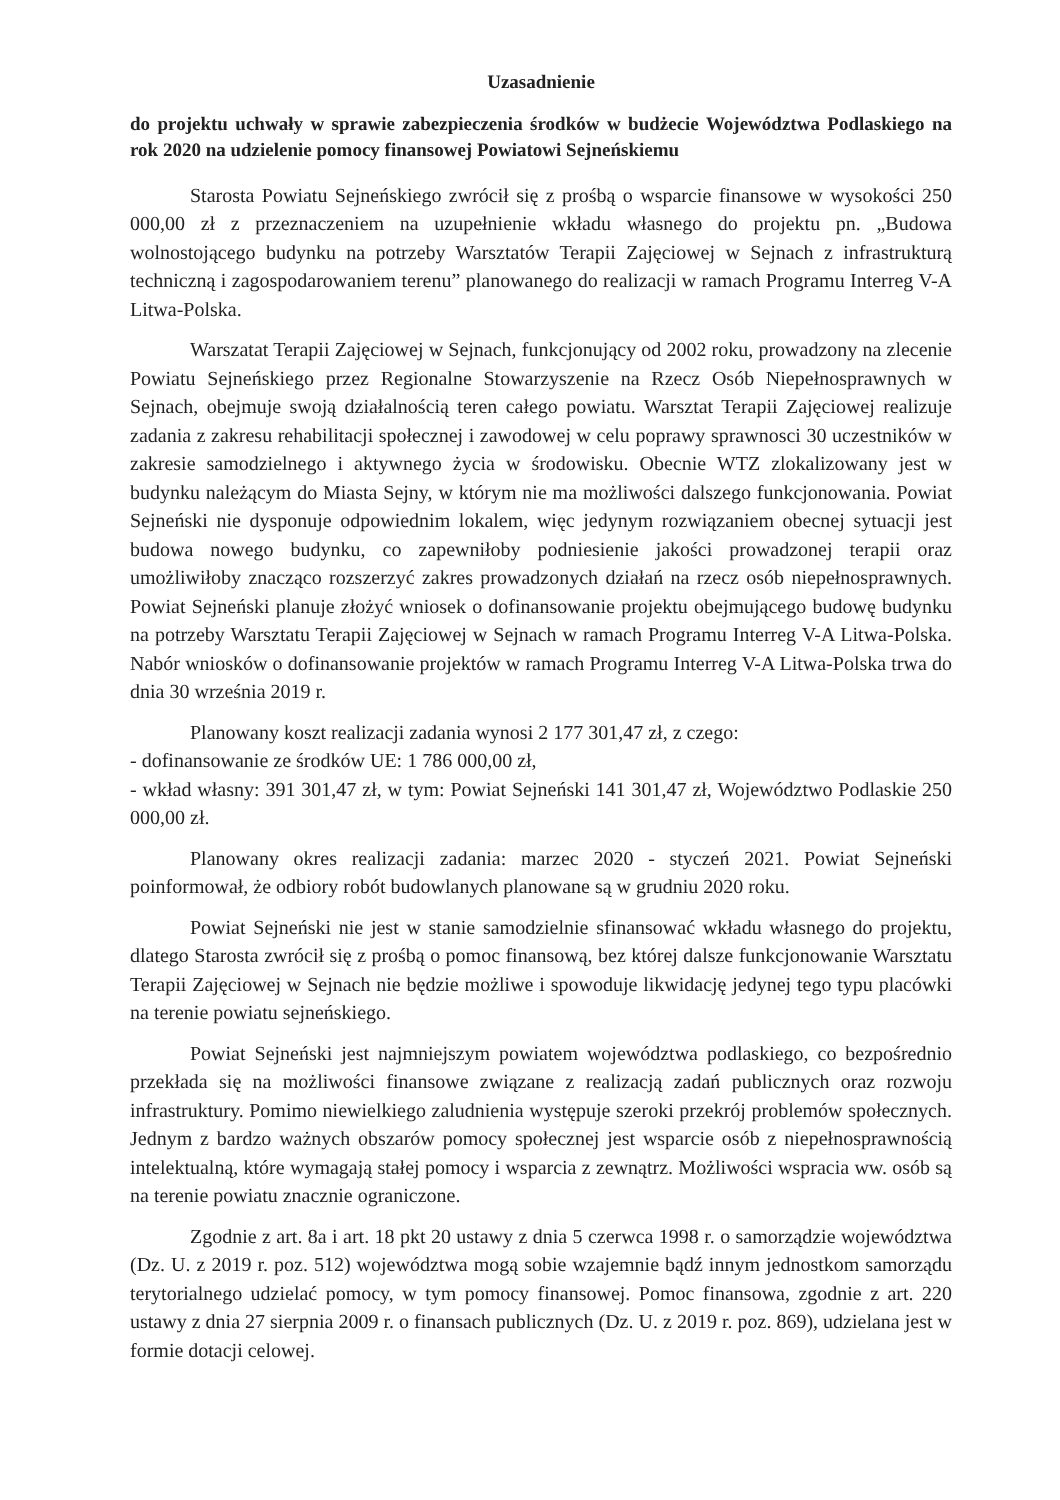Uzasadnienie
do projektu uchwały w sprawie zabezpieczenia środków w budżecie Województwa Podlaskiego na rok 2020 na udzielenie pomocy finansowej Powiatowi Sejneńskiemu
Starosta Powiatu Sejneńskiego zwrócił się z prośbą o wsparcie finansowe w wysokości 250 000,00 zł z przeznaczeniem na uzupełnienie wkładu własnego do projektu pn. „Budowa wolnostojącego budynku na potrzeby Warsztatów Terapii Zajęciowej w Sejnach z infrastrukturą techniczną i zagospodarowaniem terenu” planowanego do realizacji w ramach Programu Interreg V-A Litwa-Polska.
Warszatat Terapii Zajęciowej w Sejnach, funkcjonujący od 2002 roku, prowadzony na zlecenie Powiatu Sejneńskiego przez Regionalne Stowarzyszenie na Rzecz Osób Niepełnosprawnych w Sejnach, obejmuje swoją działalnością teren całego powiatu. Warsztat Terapii Zajęciowej realizuje zadania z zakresu rehabilitacji społecznej i zawodowej w celu poprawy sprawnosci 30 uczestników w zakresie samodzielnego i aktywnego życia w środowisku. Obecnie WTZ zlokalizowany jest w budynku należącym do Miasta Sejny, w którym nie ma możliwości dalszego funkcjonowania. Powiat Sejneński nie dysponuje odpowiednim lokalem, więc jedynym rozwiązaniem obecnej sytuacji jest budowa nowego budynku, co zapewniłoby podniesienie jakości prowadzonej terapii oraz umożliwiłoby znacząco rozszerzyć zakres prowadzonych działań na rzecz osób niepełnosprawnych. Powiat Sejneński planuje złożyć wniosek o dofinansowanie projektu obejmującego budowę budynku na potrzeby Warsztatu Terapii Zajęciowej w Sejnach w ramach Programu Interreg V-A Litwa-Polska. Nabór wniosków o dofinansowanie projektów w ramach Programu Interreg V-A Litwa-Polska trwa do dnia 30 września 2019 r.
Planowany koszt realizacji zadania wynosi 2 177 301,47 zł, z czego:
- dofinansowanie ze środków UE: 1 786 000,00 zł,
- wkład własny: 391 301,47 zł, w tym: Powiat Sejneński 141 301,47 zł, Województwo Podlaskie 250 000,00 zł.
Planowany okres realizacji zadania: marzec 2020 - styczeń 2021. Powiat Sejneński poinformował, że odbiory robót budowlanych planowane są w grudniu 2020 roku.
Powiat Sejneński nie jest w stanie samodzielnie sfinansować wkładu własnego do projektu, dlatego Starosta zwrócił się z prośbą o pomoc finansową, bez której dalsze funkcjonowanie Warsztatu Terapii Zajęciowej w Sejnach nie będzie możliwe i spowoduje likwidację jedynej tego typu placówki na terenie powiatu sejneńskiego.
Powiat Sejneński jest najmniejszym powiatem województwa podlaskiego, co bezpośrednio przekłada się na możliwości finansowe związane z realizacją zadań publicznych oraz rozwoju infrastruktury. Pomimo niewielkiego zaludnienia występuje szeroki przekrój problemów społecznych. Jednym z bardzo ważnych obszarów pomocy społecznej jest wsparcie osób z niepełnosprawnością intelektualną, które wymagają stałej pomocy i wsparcia z zewnątrz. Możliwości wspracia ww. osób są na terenie powiatu znacznie ograniczone.
Zgodnie z art. 8a i art. 18 pkt 20 ustawy z dnia 5 czerwca 1998 r. o samorządzie województwa (Dz. U. z 2019 r. poz. 512) województwa mogą sobie wzajemnie bądź innym jednostkom samorządu terytorialnego udzielać pomocy, w tym pomocy finansowej. Pomoc finansowa, zgodnie z art. 220 ustawy z dnia 27 sierpnia 2009 r. o finansach publicznych (Dz. U. z 2019 r. poz. 869), udzielana jest w formie dotacji celowej.